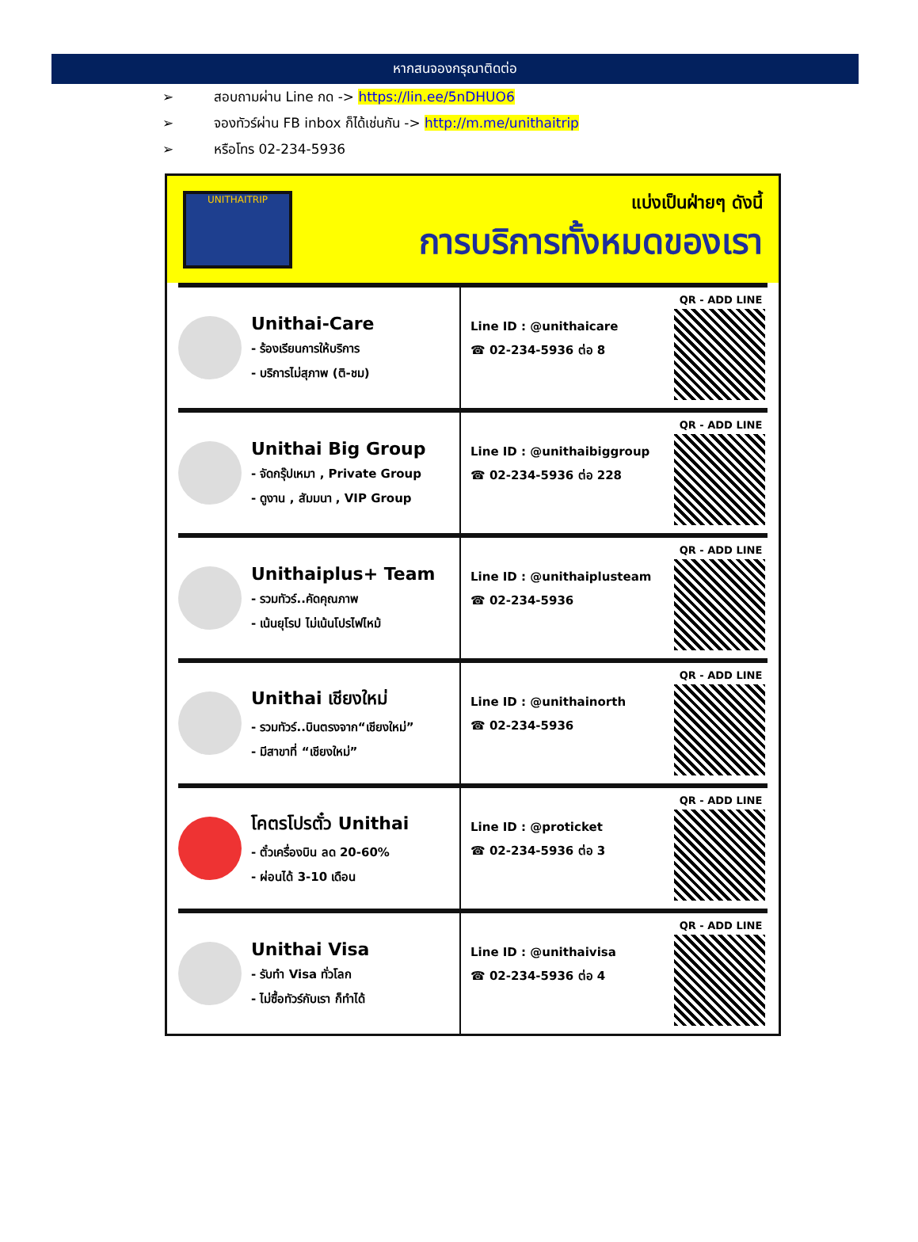หากสนจองกรุณาติดต่อ
➢ สอบถามผ่าน Line กด -> https://lin.ee/5nDHUO6
➢ จองทัวร์ผ่าน FB inbox ก็ได้เช่นกัน -> http://m.me/unithaitrip
➢ หรือโทร 02-234-5936
UNITHAITRIP
แบ่งเป็นฝ่ายๆ ดังนี้
การบริการทั้งหมดของเรา
Unithai-Care
- ร้องเรียนการให้บริการ
- บริการไม่สุภาพ (ติ-ชม)
Line ID : @unithaicare
☎ 02-234-5936 ต่อ 8
QR - ADD LINE
Unithai Big Group
- จัดกรุ๊ปเหมา , Private Group
- ดูงาน , สัมมนา , VIP Group
Line ID : @unithaibiggroup
☎ 02-234-5936 ต่อ 228
QR - ADD LINE
Unithaiplus+ Team
- รวมทัวร์..คัดคุณภาพ
- เน้นยุโรป ไม่เน้นโปรไฟไหม้
Line ID : @unithaiplusteam
☎ 02-234-5936
QR - ADD LINE
Unithai เชียงใหม่
- รวมทัวร์..บินตรงจาก“เชียงใหม่”
- มีสาขาที่ “เชียงใหม่”
Line ID : @unithainorth
☎ 02-234-5936
QR - ADD LINE
โคตรโปรตั๋ว Unithai
- ตั๋วเครื่องบิน ลด 20-60%
- ผ่อนได้ 3-10 เดือน
Line ID : @proticket
☎ 02-234-5936 ต่อ 3
QR - ADD LINE
Unithai Visa
- รับทำ Visa ทั่วโลก
- ไม่ซื้อทัวร์กับเรา ก็ทำได้
Line ID : @unithaivisa
☎ 02-234-5936 ต่อ 4
QR - ADD LINE